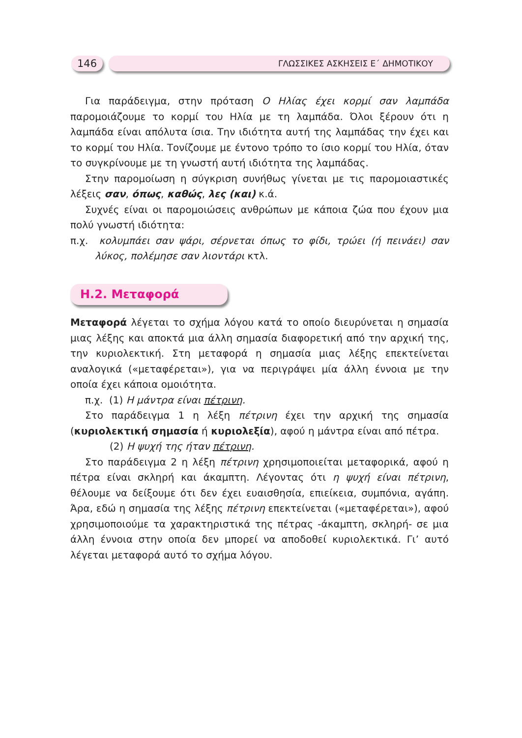146
ΓΛΩΣΣΙΚΕΣ ΑΣΚΗΣΕΙΣ Ε΄ ΔΗΜΟΤΙΚΟΥ
Για παράδειγμα, στην πρόταση Ο Ηλίας έχει κορμί σαν λαμπάδα παρομοιάζουμε το κορμί του Ηλία με τη λαμπάδα. Όλοι ξέρουν ότι η λαμπάδα είναι απόλυτα ίσια. Την ιδιότητα αυτή της λαμπάδας την έχει και το κορμί του Ηλία. Τονίζουμε με έντονο τρόπο το ίσιο κορμί του Ηλία, όταν το συγκρίνουμε με τη γνωστή αυτή ιδιότητα της λαμπάδας.
Στην παρομοίωση η σύγκριση συνήθως γίνεται με τις παρομοιαστικές λέξεις σαν, όπως, καθώς, λες (και) κ.ά.
Συχνές είναι οι παρομοιώσεις ανθρώπων με κάποια ζώα που έχουν μια πολύ γνωστή ιδιότητα:
π.χ. κολυμπάει σαν ψάρι, σέρνεται όπως το φίδι, τρώει (ή πεινάει) σαν λύκος, πολέμησε σαν λιοντάρι κτλ.
Η.2. Μεταφορά
Μεταφορά λέγεται το σχήμα λόγου κατά το οποίο διευρύνεται η σημασία μιας λέξης και αποκτά μια άλλη σημασία διαφορετική από την αρχική της, την κυριολεκτική. Στη μεταφορά η σημασία μιας λέξης επεκτείνεται αναλογικά («μεταφέρεται»), για να περιγράψει μία άλλη έννοια με την οποία έχει κάποια ομοιότητα.
π.χ. (1) Η μάντρα είναι πέτρινη.
Στο παράδειγμα 1 η λέξη πέτρινη έχει την αρχική της σημασία (κυριολεκτική σημασία ή κυριολεξία), αφού η μάντρα είναι από πέτρα.
(2) Η ψυχή της ήταν πέτρινη.
Στο παράδειγμα 2 η λέξη πέτρινη χρησιμοποιείται μεταφορικά, αφού η πέτρα είναι σκληρή και άκαμπτη. Λέγοντας ότι η ψυχή είναι πέτρινη, θέλουμε να δείξουμε ότι δεν έχει ευαισθησία, επιείκεια, συμπόνια, αγάπη. Άρα, εδώ η σημασία της λέξης πέτρινη επεκτείνεται («μεταφέρεται»), αφού χρησιμοποιούμε τα χαρακτηριστικά της πέτρας -άκαμπτη, σκληρή- σε μια άλλη έννοια στην οποία δεν μπορεί να αποδοθεί κυριολεκτικά. Γι’ αυτό λέγεται μεταφορά αυτό το σχήμα λόγου.